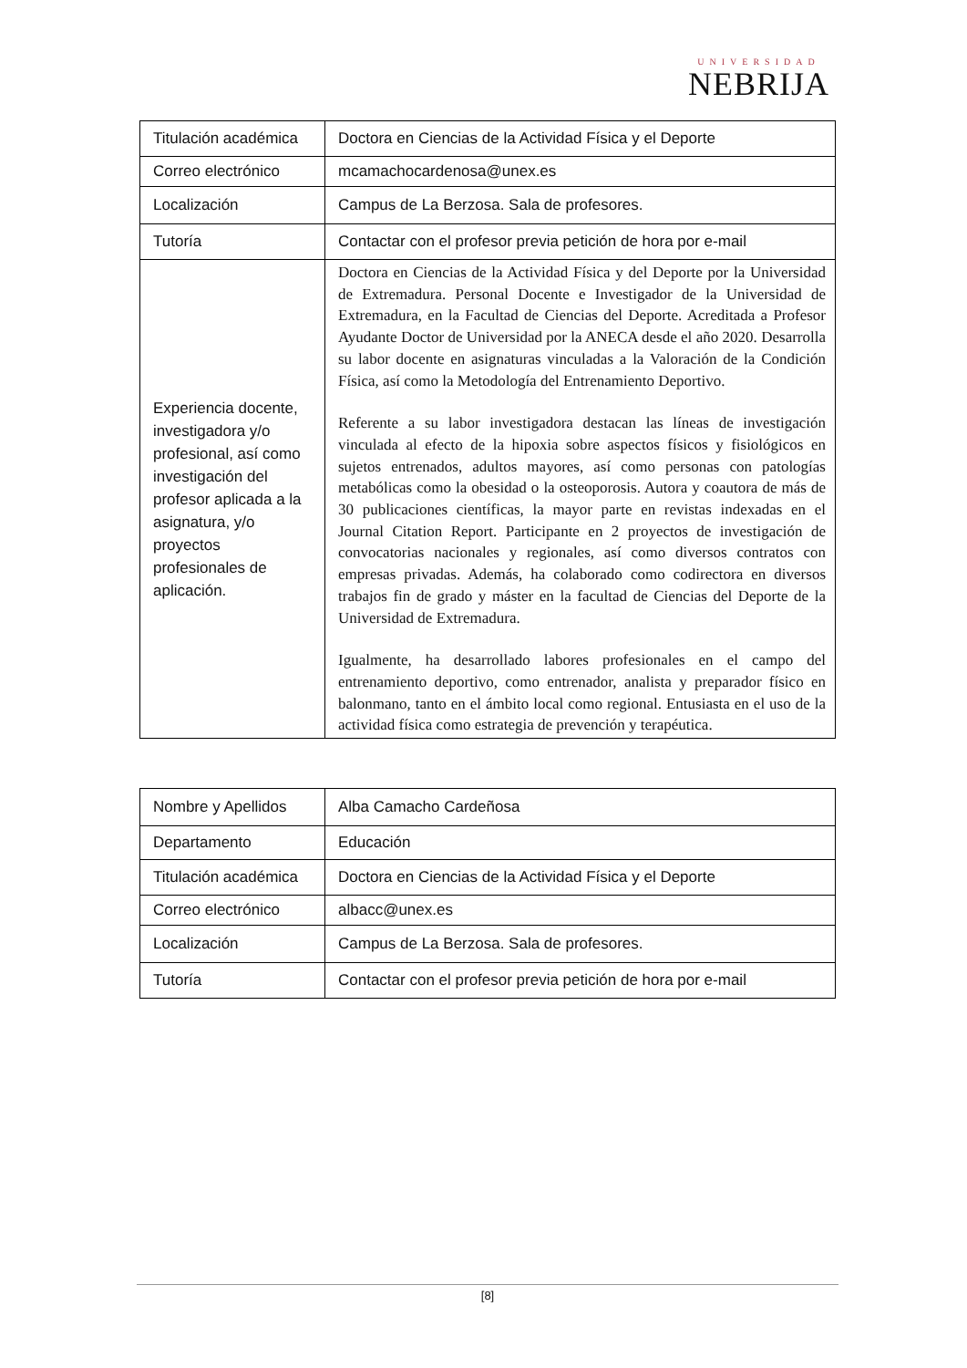UNIVERSIDAD
NEBRIJA
| Titulación académica | Doctora en Ciencias de la Actividad Física y el Deporte |
| Correo electrónico | mcamachocardenosa@unex.es |
| Localización | Campus de La Berzosa. Sala de profesores. |
| Tutoría | Contactar con el profesor previa petición de hora por e-mail |
| Experiencia docente, investigadora y/o profesional, así como investigación del profesor aplicada a la asignatura, y/o proyectos profesionales de aplicación. | Doctora en Ciencias de la Actividad Física y del Deporte por la Universidad de Extremadura. Personal Docente e Investigador de la Universidad de Extremadura, en la Facultad de Ciencias del Deporte. Acreditada a Profesor Ayudante Doctor de Universidad por la ANECA desde el año 2020. Desarrolla su labor docente en asignaturas vinculadas a la Valoración de la Condición Física, así como la Metodología del Entrenamiento Deportivo. Referente a su labor investigadora destacan las líneas de investigación vinculada al efecto de la hipoxia sobre aspectos físicos y fisiológicos en sujetos entrenados, adultos mayores, así como personas con patologías metabólicas como la obesidad o la osteoporosis. Autora y coautora de más de 30 publicaciones científicas, la mayor parte en revistas indexadas en el Journal Citation Report. Participante en 2 proyectos de investigación de convocatorias nacionales y regionales, así como diversos contratos con empresas privadas. Además, ha colaborado como codirectora en diversos trabajos fin de grado y máster en la facultad de Ciencias del Deporte de la Universidad de Extremadura. Igualmente, ha desarrollado labores profesionales en el campo del entrenamiento deportivo, como entrenador, analista y preparador físico en balonmano, tanto en el ámbito local como regional. Entusiasta en el uso de la actividad física como estrategia de prevención y terapéutica. |
| Nombre y Apellidos | Alba Camacho Cardeñosa |
| Departamento | Educación |
| Titulación académica | Doctora en Ciencias de la Actividad Física y el Deporte |
| Correo electrónico | albacc@unex.es |
| Localización | Campus de La Berzosa. Sala de profesores. |
| Tutoría | Contactar con el profesor previa petición de hora por e-mail |
[8]